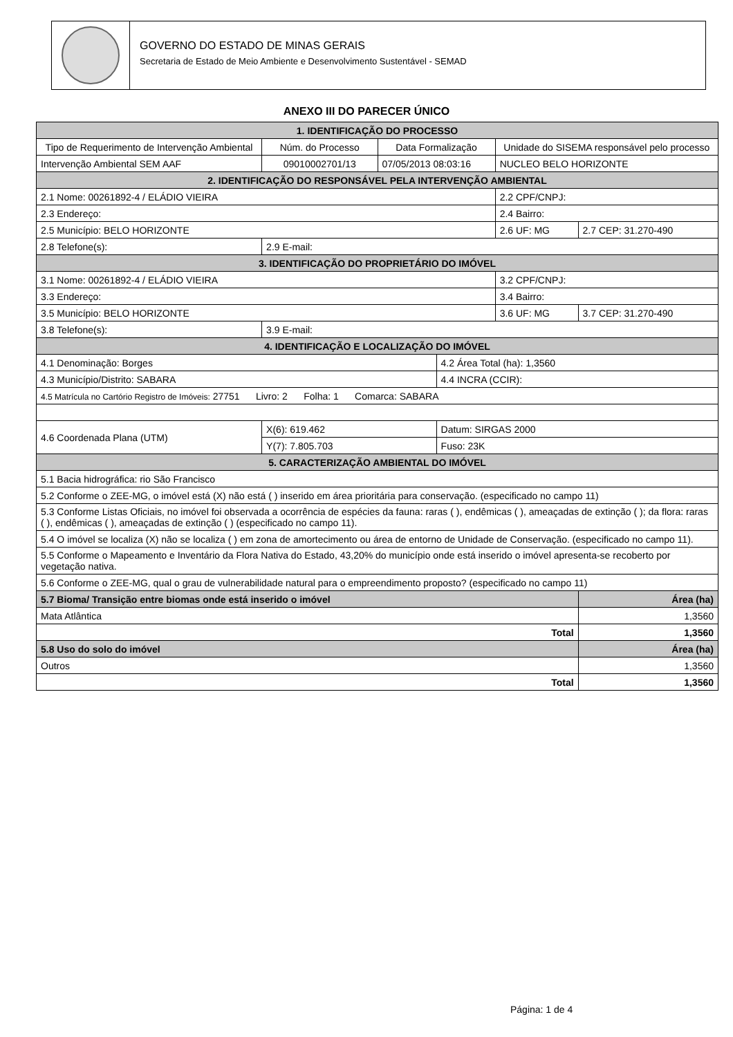GOVERNO DO ESTADO DE MINAS GERAIS
Secretaria de Estado de Meio Ambiente e Desenvolvimento Sustentável - SEMAD
ANEXO III DO PARECER ÚNICO
| 1. IDENTIFICAÇÃO DO PROCESSO | | | | | | |
| Tipo de Requerimento de Intervenção Ambiental | | Núm. do Processo | Data Formalização | | Unidade do SISEMA responsável pelo processo | |
| Intervenção Ambiental SEM AAF | | 09010002701/13 | 07/05/2013 08:03:16 | | NUCLEO BELO HORIZONTE | |
| 2. IDENTIFICAÇÃO DO RESPONSÁVEL PELA INTERVENÇÃO AMBIENTAL | | | | | | |
| 2.1 Nome: 00261892-4 / ELÁDIO VIEIRA | | | | | 2.2 CPF/CNPJ: | |
| 2.3 Endereço: | | | | | 2.4 Bairro: | |
| 2.5 Município: BELO HORIZONTE | | | | | 2.6 UF: MG | 2.7 CEP: 31.270-490 |
| 2.8 Telefone(s): | | 2.9 E-mail: | | | | |
| 3. IDENTIFICAÇÃO DO PROPRIETÁRIO DO IMÓVEL | | | | | | |
| 3.1 Nome: 00261892-4 / ELÁDIO VIEIRA | | | | | 3.2 CPF/CNPJ: | |
| 3.3 Endereço: | | | | | 3.4 Bairro: | |
| 3.5 Município: BELO HORIZONTE | | | | | 3.6 UF: MG | 3.7 CEP: 31.270-490 |
| 3.8 Telefone(s): | | 3.9 E-mail: | | | | |
| 4. IDENTIFICAÇÃO E LOCALIZAÇÃO DO IMÓVEL | | | | | | |
| 4.1 Denominação: Borges | | | | 4.2 Área Total (ha): 1,3560 | | |
| 4.3 Município/Distrito: SABARA | | | | 4.4 INCRA (CCIR): | | |
| 4.5 Matrícula no Cartório Registro de Imóveis: 27751 Livro: 2 Folha: 1 Comarca: SABARA | | | | | | |
| 4.6 Coordenada Plana (UTM) | X(6): 619.462 | | | Datum: SIRGAS 2000 | | |
| | Y(7): 7.805.703 | | | Fuso: 23K | | |
| 5. CARACTERIZAÇÃO AMBIENTAL DO IMÓVEL | | | | | | |
| 5.1 Bacia hidrográfica: rio São Francisco | | | | | | |
| 5.2 Conforme o ZEE-MG, o imóvel está (X) não está ( ) inserido em área prioritária para conservação. (especificado no campo 11) | | | | | | |
| 5.3 Conforme Listas Oficiais, no imóvel foi observada a ocorrência de espécies da fauna: raras ( ), endêmicas ( ), ameaçadas de extinção ( ); da flora: raras ( ), endêmicas ( ), ameaçadas de extinção ( ) (especificado no campo 11). | | | | | | |
| 5.4 O imóvel se localiza (X) não se localiza ( ) em zona de amortecimento ou área de entorno de Unidade de Conservação. (especificado no campo 11). | | | | | | |
| 5.5 Conforme o Mapeamento e Inventário da Flora Nativa do Estado, 43,20% do município onde está inserido o imóvel apresenta-se recoberto por vegetação nativa. | | | | | | |
| 5.6 Conforme o ZEE-MG, qual o grau de vulnerabilidade natural para o empreendimento proposto? (especificado no campo 11) | | | | | | |
| 5.7 Bioma/ Transição entre biomas onde está inserido o imóvel | | | | | | Área (ha) |
| Mata Atlântica | | | | | | 1,3560 |
| Total | | | | | | 1,3560 |
| 5.8 Uso do solo do imóvel | | | | | | Área (ha) |
| Outros | | | | | | 1,3560 |
| Total | | | | | | 1,3560 |
Página: 1 de 4